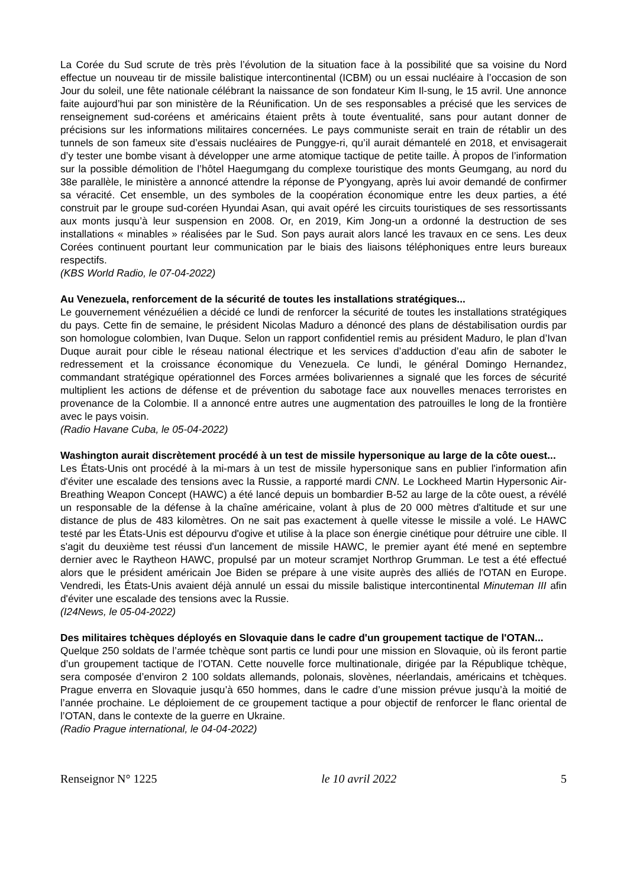La Corée du Sud scrute de très près l’évolution de la situation face à la possibilité que sa voisine du Nord effectue un nouveau tir de missile balistique intercontinental (ICBM) ou un essai nucléaire à l’occasion de son Jour du soleil, une fête nationale célébrant la naissance de son fondateur Kim Il-sung, le 15 avril. Une annonce faite aujourd’hui par son ministère de la Réunification. Un de ses responsables a précisé que les services de renseignement sud-coréens et américains étaient prêts à toute éventualité, sans pour autant donner de précisions sur les informations militaires concernées. Le pays communiste serait en train de rétablir un des tunnels de son fameux site d’essais nucléaires de Punggye-ri, qu’il aurait démantelé en 2018, et envisagerait d’y tester une bombe visant à développer une arme atomique tactique de petite taille. À propos de l’information sur la possible démolition de l’hôtel Haegumgang du complexe touristique des monts Geumgang, au nord du 38e parallèle, le ministère a annoncé attendre la réponse de P'yongyang, après lui avoir demandé de confirmer sa véracité. Cet ensemble, un des symboles de la coopération économique entre les deux parties, a été construit par le groupe sud-coréen Hyundai Asan, qui avait opéré les circuits touristiques de ses ressortissants aux monts jusqu’à leur suspension en 2008. Or, en 2019, Kim Jong-un a ordonné la destruction de ses installations « minables » réalisées par le Sud. Son pays aurait alors lancé les travaux en ce sens. Les deux Corées continuent pourtant leur communication par le biais des liaisons téléphoniques entre leurs bureaux respectifs.
(KBS World Radio, le 07-04-2022)
Au Venezuela, renforcement de la sécurité de toutes les installations stratégiques...
Le gouvernement vénézuélien a décidé ce lundi de renforcer la sécurité de toutes les installations stratégiques du pays. Cette fin de semaine, le président Nicolas Maduro a dénoncé des plans de déstabilisation ourdis par son homologue colombien, Ivan Duque. Selon un rapport confidentiel remis au président Maduro, le plan d’Ivan Duque aurait pour cible le réseau national électrique et les services d’adduction d’eau afin de saboter le redressement et la croissance économique du Venezuela. Ce lundi, le général Domingo Hernandez, commandant stratégique opérationnel des Forces armées bolivariennes a signalé que les forces de sécurité multiplient les actions de défense et de prévention du sabotage face aux nouvelles menaces terroristes en provenance de la Colombie. Il a annoncé entre autres une augmentation des patrouilles le long de la frontière avec le pays voisin.
(Radio Havane Cuba, le 05-04-2022)
Washington aurait discrètement procédé à un test de missile hypersonique au large de la côte ouest...
Les États-Unis ont procédé à la mi-mars à un test de missile hypersonique sans en publier l'information afin d'éviter une escalade des tensions avec la Russie, a rapporté mardi CNN. Le Lockheed Martin Hypersonic Air-Breathing Weapon Concept (HAWC) a été lancé depuis un bombardier B-52 au large de la côte ouest, a révélé un responsable de la défense à la chaîne américaine, volant à plus de 20 000 mètres d'altitude et sur une distance de plus de 483 kilomètres. On ne sait pas exactement à quelle vitesse le missile a volé. Le HAWC testé par les États-Unis est dépourvu d'ogive et utilise à la place son énergie cinétique pour détruire une cible. Il s'agit du deuxième test réussi d'un lancement de missile HAWC, le premier ayant été mené en septembre dernier avec le Raytheon HAWC, propulsé par un moteur scramjet Northrop Grumman. Le test a été effectué alors que le président américain Joe Biden se prépare à une visite auprès des alliés de l'OTAN en Europe. Vendredi, les États-Unis avaient déjà annulé un essai du missile balistique intercontinental Minuteman III afin d'éviter une escalade des tensions avec la Russie.
(I24News, le 05-04-2022)
Des militaires tchèques déployés en Slovaquie dans le cadre d'un groupement tactique de l'OTAN...
Quelque 250 soldats de l’armée tchèque sont partis ce lundi pour une mission en Slovaquie, où ils feront partie d’un groupement tactique de l’OTAN. Cette nouvelle force multinationale, dirigée par la République tchèque, sera composée d’environ 2 100 soldats allemands, polonais, slovènes, néerlandais, américains et tchèques. Prague enverra en Slovaquie jusqu’à 650 hommes, dans le cadre d’une mission prévue jusqu’à la moitié de l’année prochaine. Le déploiement de ce groupement tactique a pour objectif de renforcer le flanc oriental de l’OTAN, dans le contexte de la guerre en Ukraine.
(Radio Prague international, le 04-04-2022)
Renseignor N° 1225 le 10 avril 2022 5